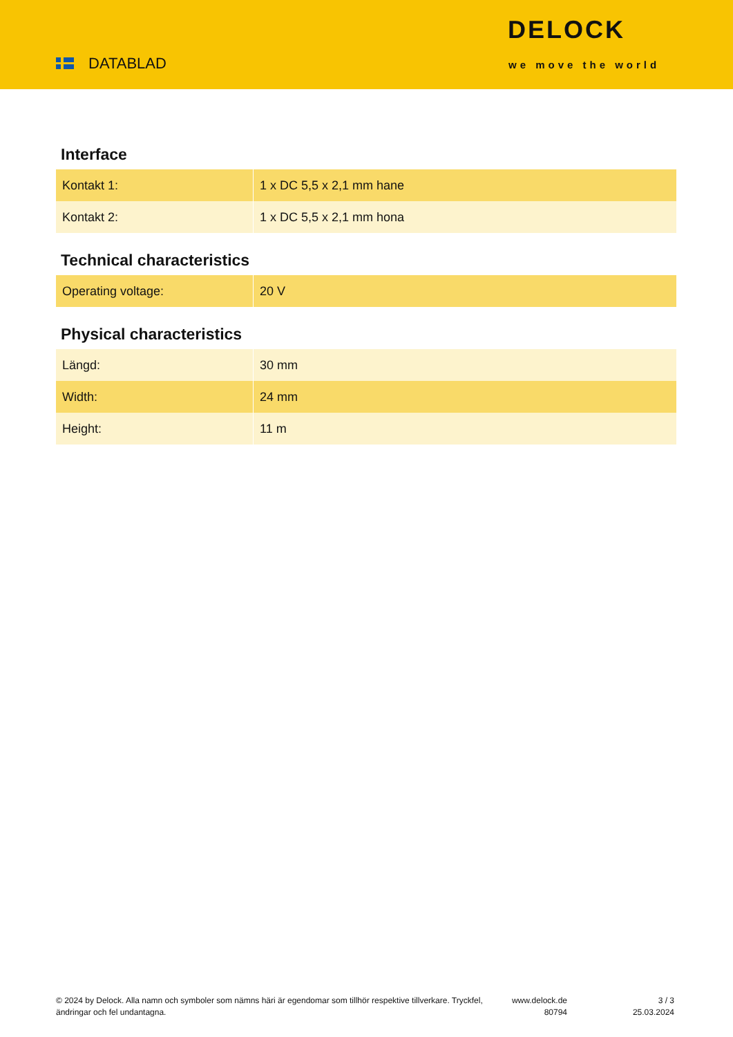DATABLAD
DELOCK
we move the world
Interface
| Kontakt 1: | 1 x DC 5,5 x 2,1 mm hane |
| Kontakt 2: | 1 x DC 5,5 x 2,1 mm hona |
Technical characteristics
| Operating voltage: | 20 V |
Physical characteristics
| Längd: | 30 mm |
| Width: | 24 mm |
| Height: | 11 m |
© 2024 by Delock. Alla namn och symboler som nämns häri är egendomar som tillhör respektive tillverkare. Tryckfel, ändringar och fel undantagna.
www.delock.de
80794
3 / 3
25.03.2024